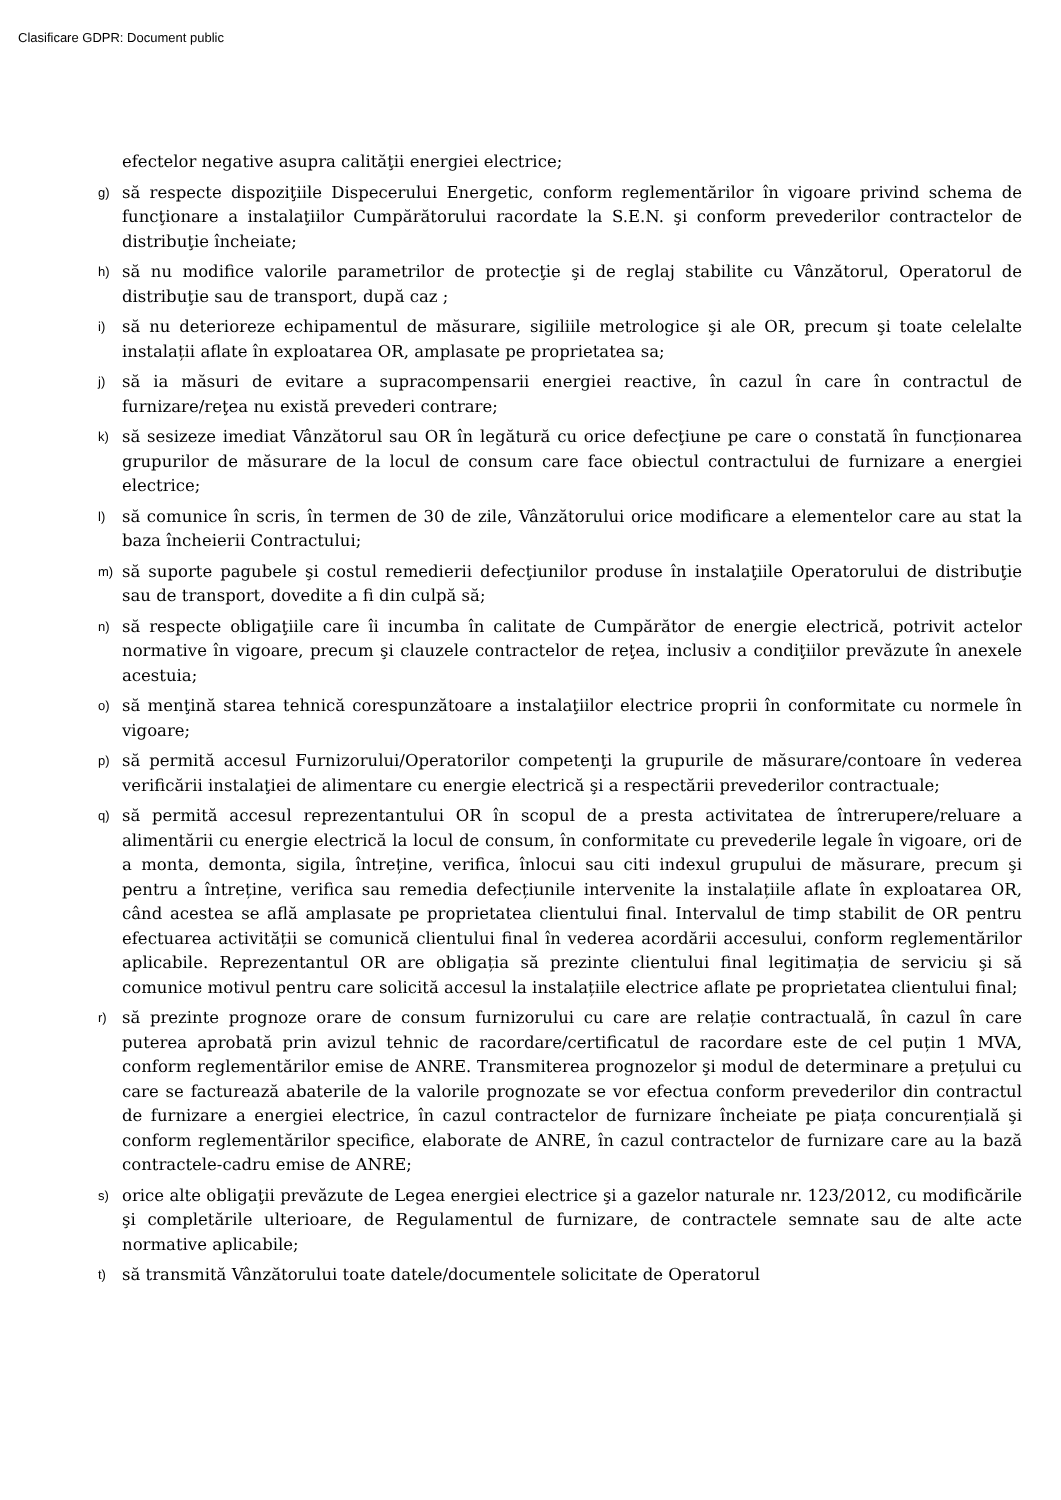Clasificare GDPR: Document public
efectelor negative asupra calităţii energiei electrice;
g)
să respecte dispoziţiile Dispecerului Energetic, conform reglementărilor în vigoare privind schema de funcţionare a instalaţiilor Cumpărătorului racordate la S.E.N. şi conform prevederilor contractelor de distribuţie încheiate;
h)
să nu modifice valorile parametrilor de protecţie şi de reglaj stabilite cu Vânzătorul, Operatorul de distribuţie sau de transport, după caz ;
i)
să nu deterioreze echipamentul de măsurare, sigiliile metrologice şi ale OR, precum şi toate celelalte instalații aflate în exploatarea OR, amplasate pe proprietatea sa;
j)
să ia măsuri de evitare a supracompensarii energiei reactive, în cazul în care în contractul de furnizare/reţea nu există prevederi contrare;
k)
să sesizeze imediat Vânzătorul sau OR în legătură cu orice defecţiune pe care o constată în funcționarea grupurilor de măsurare de la locul de consum care face obiectul contractului de furnizare a energiei electrice;
l)
să comunice în scris, în termen de 30 de zile, Vânzătorului orice modificare a elementelor care au stat la baza încheierii Contractului;
m)
să suporte pagubele şi costul remedierii defecţiunilor produse în instalaţiile Operatorului de distribuţie sau de transport, dovedite a fi din culpă să;
n)
să respecte obligaţiile care îi incumba în calitate de Cumpărător de energie electrică, potrivit actelor normative în vigoare, precum şi clauzele contractelor de reţea, inclusiv a condiţiilor prevăzute în anexele acestuia;
o)
să menţină starea tehnică corespunzătoare a instalaţiilor electrice proprii în conformitate cu normele în vigoare;
p)
să permită accesul Furnizorului/Operatorilor competenţi la grupurile de măsurare/contoare în vederea verificării instalaţiei de alimentare cu energie electrică şi a respectării prevederilor contractuale;
q)
să permită accesul reprezentantului OR în scopul de a presta activitatea de întrerupere/reluare a alimentării cu energie electrică la locul de consum, în conformitate cu prevederile legale în vigoare, ori de a monta, demonta, sigila, întreține, verifica, înlocui sau citi indexul grupului de măsurare, precum şi pentru a întreține, verifica sau remedia defecțiunile intervenite la instalațiile aflate în exploatarea OR, când acestea se află amplasate pe proprietatea clientului final. Intervalul de timp stabilit de OR pentru efectuarea activității se comunică clientului final în vederea acordării accesului, conform reglementărilor aplicabile. Reprezentantul OR are obligația să prezinte clientului final legitimația de serviciu şi să comunice motivul pentru care solicită accesul la instalațiile electrice aflate pe proprietatea clientului final;
r)
să prezinte prognoze orare de consum furnizorului cu care are relație contractuală, în cazul în care puterea aprobată prin avizul tehnic de racordare/certificatul de racordare este de cel puțin 1 MVA, conform reglementărilor emise de ANRE. Transmiterea prognozelor şi modul de determinare a prețului cu care se facturează abaterile de la valorile prognozate se vor efectua conform prevederilor din contractul de furnizare a energiei electrice, în cazul contractelor de furnizare încheiate pe piața concurențială şi conform reglementărilor specifice, elaborate de ANRE, în cazul contractelor de furnizare care au la bază contractele-cadru emise de ANRE;
s)
orice alte obligaţii prevăzute de Legea energiei electrice şi a gazelor naturale nr. 123/2012, cu modificările şi completările ulterioare, de Regulamentul de furnizare, de contractele semnate sau de alte acte normative aplicabile;
t)
să transmită Vânzătorului toate datele/documentele solicitate de Operatorul